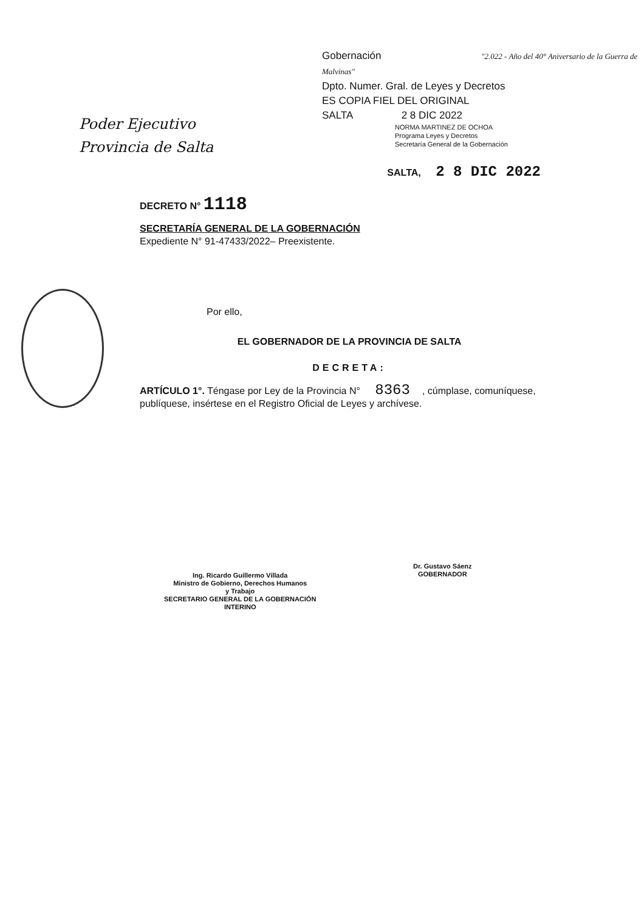Poder Ejecutivo
Provincia de Salta
Gobernación "2.022 - Año del 40° Aniversario de la Guerra de Malvinas"
Dpto. Numer. Gral. de Leyes y Decretos
ES COPIA FIEL DEL ORIGINAL
SALTA 2 8 DIC 2022
NORMA MARTINEZ DE OCHOA
Programa Leyes y Decretos
Secretaría General de la Gobernación
SALTA, 2 8 DIC 2022
DECRETO N° 1118
SECRETARÍA GENERAL DE LA GOBERNACIÓN
Expediente N° 91-47433/2022– Preexistente.
Por ello,
EL GOBERNADOR DE LA PROVINCIA DE SALTA
DECRETA:
ARTÍCULO 1°. Téngase por Ley de la Provincia N° 8363, cúmplase, comuníquese, publíquese, insértese en el Registro Oficial de Leyes y archívese.
Ing. Ricardo Guillermo Villada
Ministro de Gobierno, Derechos Humanos
y Trabajo
SECRETARIO GENERAL DE LA GOBERNACIÓN
INTERINO
Dr. Gustavo Sáenz
GOBERNADOR